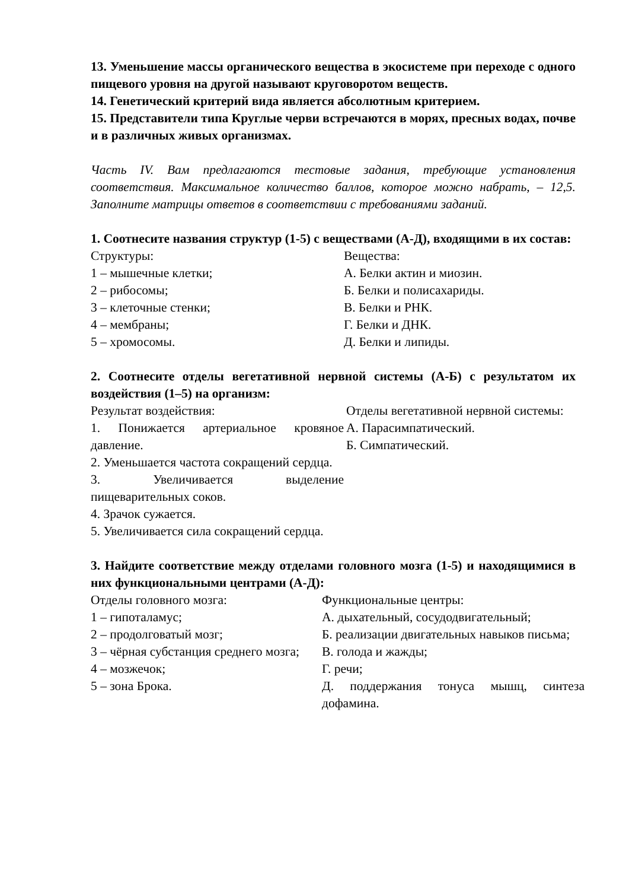13. Уменьшение массы органического вещества в экосистеме при переходе с одного пищевого уровня на другой называют круговоротом веществ.
14. Генетический критерий вида является абсолютным критерием.
15. Представители типа Круглые черви встречаются в морях, пресных водах, почве и в различных живых организмах.
Часть IV. Вам предлагаются тестовые задания, требующие установления соответствия. Максимальное количество баллов, которое можно набрать, – 12,5. Заполните матрицы ответов в соответствии с требованиями заданий.
1. Соотнесите названия структур (1-5) с веществами (А-Д), входящими в их состав:
Структуры:
1 – мышечные клетки;
2 – рибосомы;
3 – клеточные стенки;
4 – мембраны;
5 – хромосомы.
Вещества:
А. Белки актин и миозин.
Б. Белки и полисахариды.
В. Белки и РНК.
Г. Белки и ДНК.
Д. Белки и липиды.
2. Соотнесите отделы вегетативной нервной системы (А-Б) с результатом их воздействия (1–5) на организм:
Результат воздействия:
1. Понижается артериальное кровяное давление.
2. Уменьшается частота сокращений сердца.
3. Увеличивается выделение пищеварительных соков.
4. Зрачок сужается.
5. Увеличивается сила сокращений сердца.
Отделы вегетативной нервной системы:
А. Парасимпатический.
Б. Симпатический.
3. Найдите соответствие между отделами головного мозга (1-5) и находящимися в них функциональными центрами (А-Д):
Отделы головного мозга:
1 – гипоталамус;
2 – продолговатый мозг;
3 – чёрная субстанция среднего мозга;
4 – мозжечок;
5 – зона Брока.
Функциональные центры:
А. дыхательный, сосудодвигательный;
Б. реализации двигательных навыков письма;
В. голода и жажды;
Г. речи;
Д. поддержания тонуса мышц, синтеза дофамина.